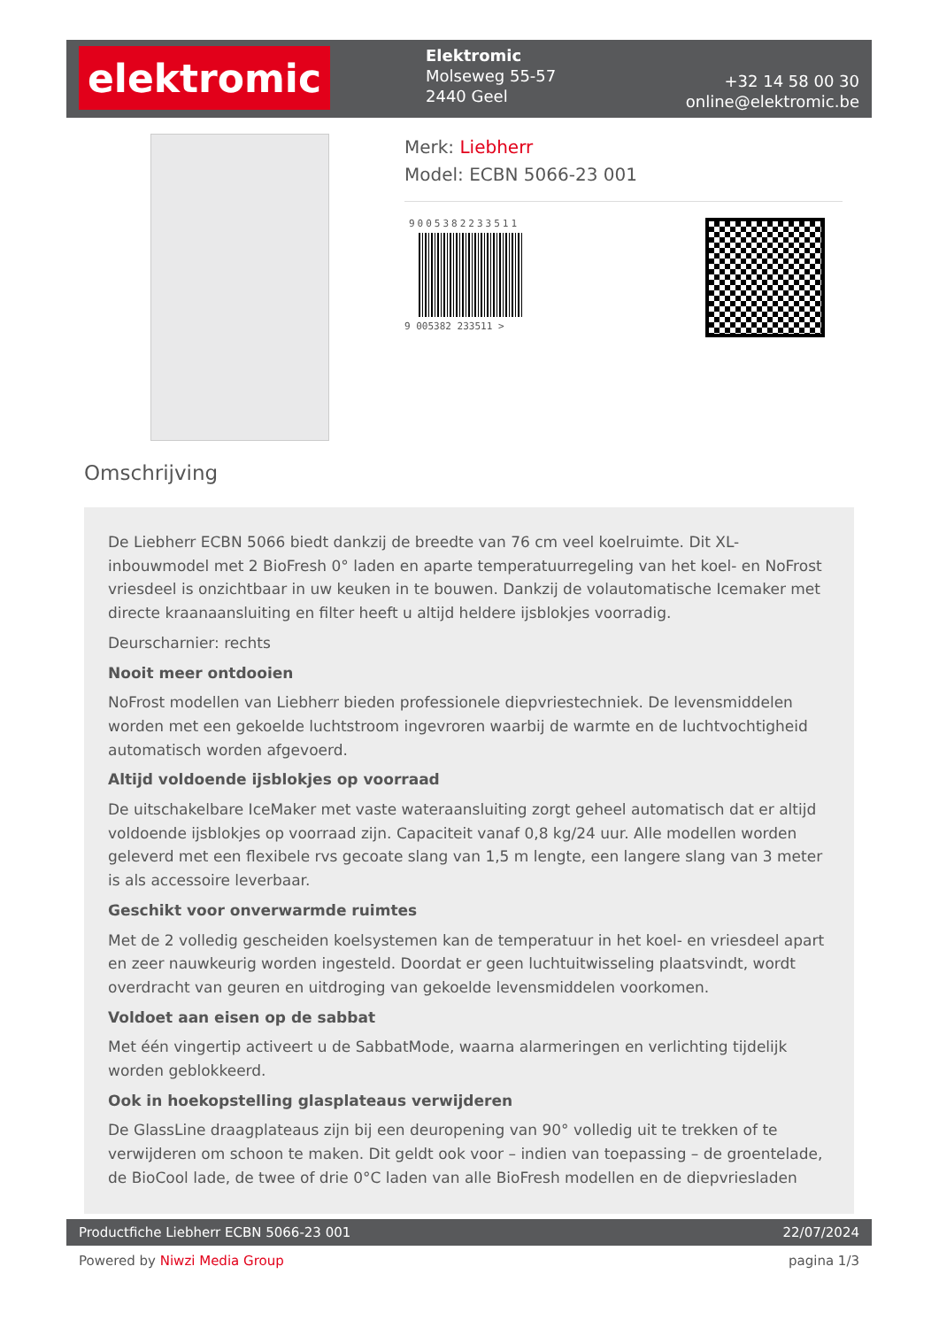elektromic
Elektromic
Molseweg 55-57
2440 Geel
+32 14 58 00 30
online@elektromic.be
Merk: Liebherr
Model: ECBN 5066-23 001
9005382233511
9 005382 233511 >
Omschrijving
De Liebherr ECBN 5066 biedt dankzij de breedte van 76 cm veel koelruimte. Dit XL-inbouwmodel met 2 BioFresh 0° laden en aparte temperatuurregeling van het koel- en NoFrost vriesdeel is onzichtbaar in uw keuken in te bouwen. Dankzij de volautomatische Icemaker met directe kraanaansluiting en filter heeft u altijd heldere ijsblokjes voorradig.
Deurscharnier: rechts
Nooit meer ontdooien
NoFrost modellen van Liebherr bieden professionele diepvriestechniek. De levensmiddelen worden met een gekoelde luchtstroom ingevroren waarbij de warmte en de luchtvochtigheid automatisch worden afgevoerd.
Altijd voldoende ijsblokjes op voorraad
De uitschakelbare IceMaker met vaste wateraansluiting zorgt geheel automatisch dat er altijd voldoende ijsblokjes op voorraad zijn. Capaciteit vanaf 0,8 kg/24 uur. Alle modellen worden geleverd met een flexibele rvs gecoate slang van 1,5 m lengte, een langere slang van 3 meter is als accessoire leverbaar.
Geschikt voor onverwarmde ruimtes
Met de 2 volledig gescheiden koelsystemen kan de temperatuur in het koel- en vriesdeel apart en zeer nauwkeurig worden ingesteld. Doordat er geen luchtuitwisseling plaatsvindt, wordt overdracht van geuren en uitdroging van gekoelde levensmiddelen voorkomen.
Voldoet aan eisen op de sabbat
Met één vingertip activeert u de SabbatMode, waarna alarmeringen en verlichting tijdelijk worden geblokkeerd.
Ook in hoekopstelling glasplateaus verwijderen
De GlassLine draagplateaus zijn bij een deuropening van 90° volledig uit te trekken of te verwijderen om schoon te maken. Dit geldt ook voor – indien van toepassing – de groentelade, de BioCool lade, de twee of drie 0°C laden van alle BioFresh modellen en de diepvriesladen
Productfiche Liebherr ECBN 5066-23 001 22/07/2024
Powered by Niwzi Media Group pagina 1/3